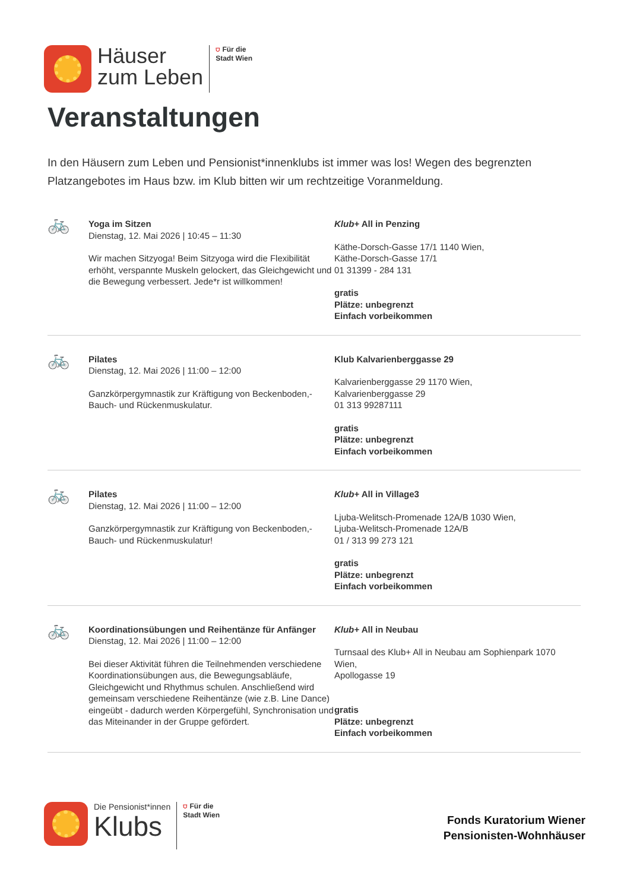Häuser
zum Leben
⛉ Für die
Stadt Wien
Veranstaltungen
In den Häusern zum Leben und Pensionist*innenklubs ist immer was los! Wegen des begrenzten Platzangebotes im Haus bzw. im Klub bitten wir um rechtzeitige Voranmeldung.
🚲
Yoga im Sitzen
Dienstag, 12. Mai 2026 | 10:45 – 11:30
Wir machen Sitzyoga! Beim Sitzyoga wird die Flexibilität erhöht, verspannte Muskeln gelockert, das Gleichgewicht und die Bewegung verbessert. Jede*r ist willkommen!
Klub+ All in Penzing
Käthe-Dorsch-Gasse 17/1 1140 Wien,
Käthe-Dorsch-Gasse 17/1
01 31399 - 284 131
gratis
Plätze: unbegrenzt
Einfach vorbeikommen
🚲
Pilates
Dienstag, 12. Mai 2026 | 11:00 – 12:00
Ganzkörpergymnastik zur Kräftigung von Beckenboden,- Bauch- und Rückenmuskulatur.
Klub Kalvarienberggasse 29
Kalvarienberggasse 29 1170 Wien,
Kalvarienberggasse 29
01 313 99287111
gratis
Plätze: unbegrenzt
Einfach vorbeikommen
🚲
Pilates
Dienstag, 12. Mai 2026 | 11:00 – 12:00
Ganzkörpergymnastik zur Kräftigung von Beckenboden,- Bauch- und Rückenmuskulatur!
Klub+ All in Village3
Ljuba-Welitsch-Promenade 12A/B 1030 Wien,
Ljuba-Welitsch-Promenade 12A/B
01 / 313 99 273 121
gratis
Plätze: unbegrenzt
Einfach vorbeikommen
🚲
Koordinationsübungen und Reihentänze für Anfänger
Dienstag, 12. Mai 2026 | 11:00 – 12:00
Bei dieser Aktivität führen die Teilnehmenden verschiedene Koordinationsübungen aus, die Bewegungsabläufe, Gleichgewicht und Rhythmus schulen. Anschließend wird gemeinsam verschiedene Reihentänze (wie z.B. Line Dance) eingeübt - dadurch werden Körpergefühl, Synchronisation und das Miteinander in der Gruppe gefördert.
Klub+ All in Neubau
Turnsaal des Klub+ All in Neubau am Sophienpark 1070 Wien,
Apollogasse 19
gratis
Plätze: unbegrenzt
Einfach vorbeikommen
Die Pensionist*innen
Klubs
⛉ Für die
Stadt Wien
Fonds Kuratorium Wiener
Pensionisten-Wohnhäuser